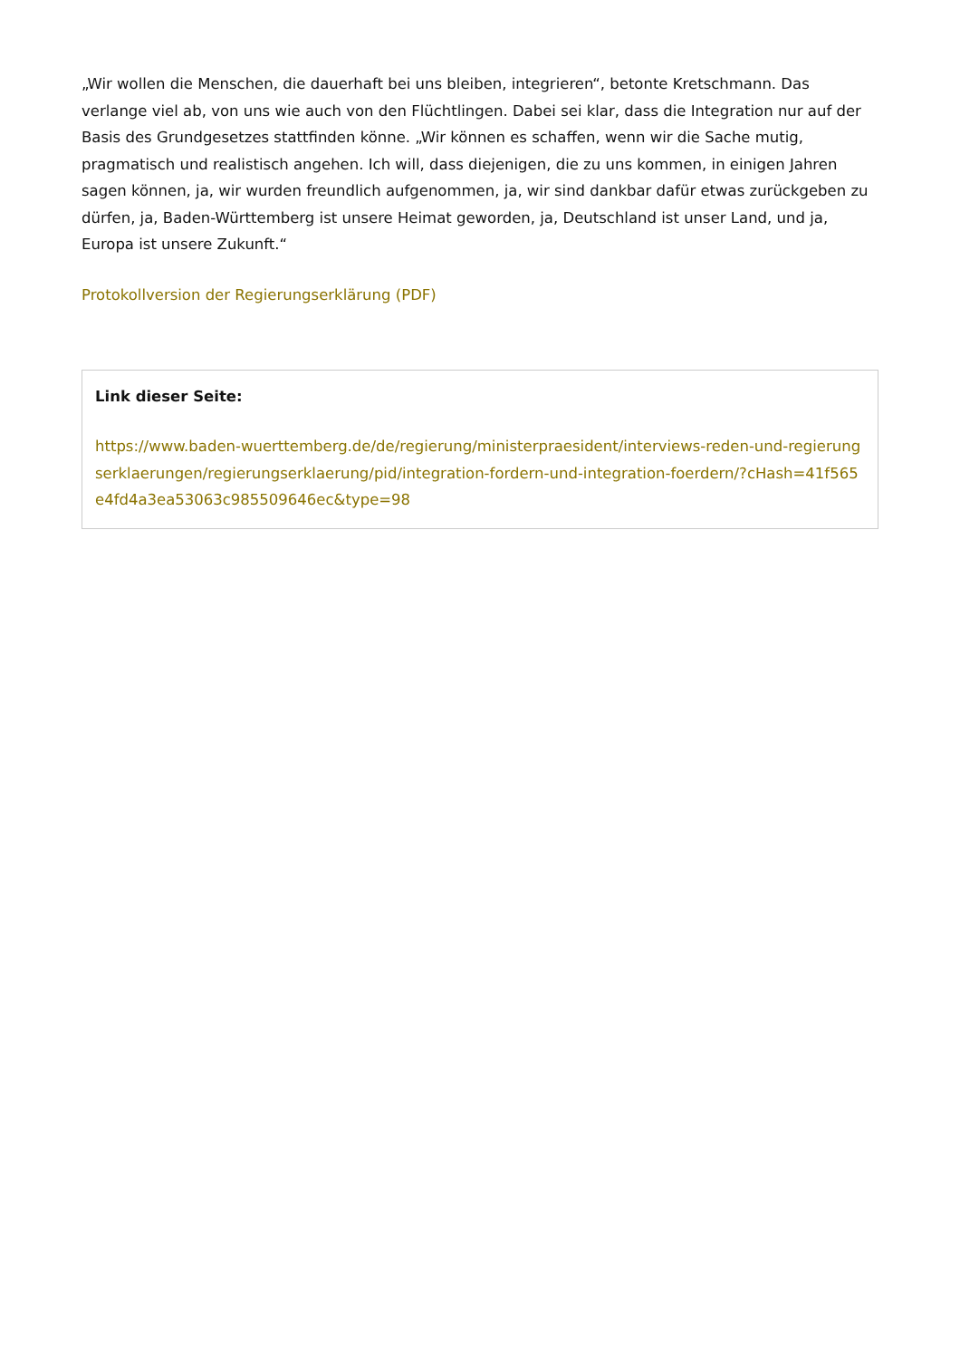„Wir wollen die Menschen, die dauerhaft bei uns bleiben, integrieren“, betonte Kretschmann. Das verlange viel ab, von uns wie auch von den Flüchtlingen. Dabei sei klar, dass die Integration nur auf der Basis des Grundgesetzes stattfinden könne. „Wir können es schaffen, wenn wir die Sache mutig, pragmatisch und realistisch angehen. Ich will, dass diejenigen, die zu uns kommen, in einigen Jahren sagen können, ja, wir wurden freundlich aufgenommen, ja, wir sind dankbar dafür etwas zurückgeben zu dürfen, ja, Baden-Württemberg ist unsere Heimat geworden, ja, Deutschland ist unser Land, und ja, Europa ist unsere Zukunft.“
Protokollversion der Regierungserklärung (PDF)
Link dieser Seite:
https://www.baden-wuerttemberg.de/de/regierung/ministerpraesident/interviews-reden-und-regierungserklaerungen/regierungserklaerung/pid/integration-fordern-und-integration-foerdern/?cHash=41f565e4fd4a3ea53063c985509646ec&type=98